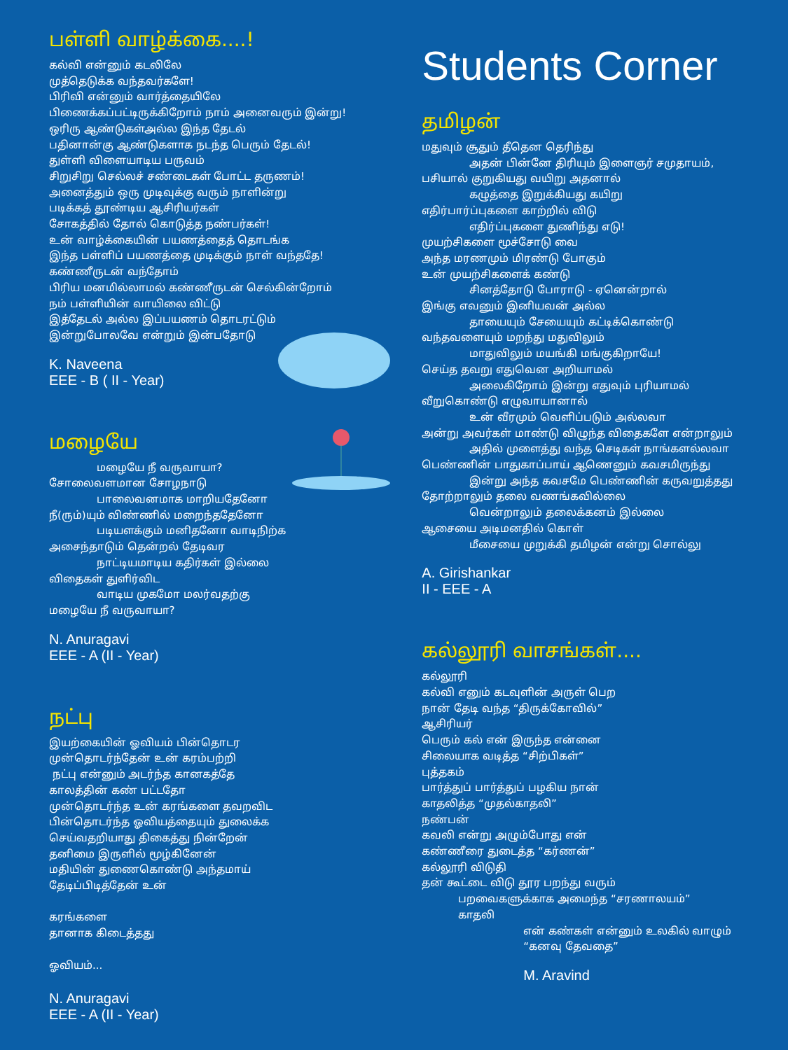பள்ளி வாழ்க்கை....!
கல்வி என்னும் கடலிலே
முத்தெடுக்க வந்தவர்களே!
பிரிவி என்னும் வார்த்தையிலே
பிணைக்கப்பட்டிருக்கிறோம் நாம் அனைவரும் இன்று!
ஒரிரு ஆண்டுகள்அல்ல இந்த தேடல்
பதினான்கு ஆண்டுகளாக நடந்த பெரும் தேடல்!
துள்ளி விளையாடிய பருவம்
சிறுசிறு செல்லச் சண்டைகள் போட்ட தருணம்!
அனைத்தும் ஒரு முடிவுக்கு வரும் நாளின்று
படிக்கத் தூண்டிய ஆசிரியர்கள்
சோகத்தில் தோல் கொடுத்த நண்பர்கள்!
உன் வாழ்க்கையின் பயணத்தைத் தொடங்க
இந்த பள்ளிப் பயணத்தை முடிக்கும் நாள் வந்ததே!
கண்ணீருடன் வந்தோம்
பிரிய மனமில்லாமல் கண்ணீருடன் செல்கின்றோம்
நம் பள்ளியின் வாயிலை விட்டு
இத்தேடல் அல்ல இப்பயணம் தொடரட்டும்
இன்றுபோலவே என்றும் இன்பதோடு
K. Naveena
EEE - B ( II - Year)
மழையே
மழையே நீ வருவாயா?
சோலைவளமான சோழநாடு
பாலைவனமாக மாறியதேனோ
நீ(ரும்)யும் விண்ணில் மறைந்ததேனோ
படியளக்கும் மனிதனோ வாடிநிற்க
அசைந்தாடும் தென்றல் தேடிவர
நாட்டியமாடிய கதிர்கள் இல்லை
விதைகள் துளிர்விட
வாடிய முகமோ மலர்வதற்கு
மழையே நீ வருவாயா?
N. Anuragavi
EEE - A (II - Year)
நட்பு
இயற்கையின் ஓவியம் பின்தொடர
முன்தொடர்ந்தேன் உன் கரம்பற்றி
நட்பு என்னும் அடர்ந்த கானகத்தே
காலத்தின் கண் பட்டதோ
முன்தொடர்ந்த உன் கரங்களை தவறவிட
பின்தொடர்ந்த ஓவியத்தையும் துலைக்க
செய்வதறியாது திகைத்து நின்றேன்
தனிமை இருளில் மூழ்கினேன்
மதியின் துணைகொண்டு அந்தமாய்
தேடிப்பிடித்தேன் உன்
கரங்களை
தானாக கிடைத்தது
ஓவியம்...
N. Anuragavi
EEE - A (II - Year)
Students Corner
தமிழன்
மதுவும் சூதும் தீதென தெரிந்து
அதன் பின்னே திரியும் இளைஞர் சமுதாயம்,
பசியால் குறுகியது வயிறு அதனால்
கழுத்தை இறுக்கியது கயிறு
எதிர்பார்ப்புகளை காற்றில் விடு
எதிர்ப்புகளை துணிந்து எடு!
முயற்சிகளை மூச்சோடு வை
அந்த மரணமும் மிரண்டு போகும்
உன் முயற்சிகளைக் கண்டு
சினத்தோடு போராடு - ஏனென்றால்
இங்கு எவனும் இனியவன் அல்ல
தாயையும் சேயையும் கட்டிக்கொண்டு
வந்தவளையும் மறந்து மதுவிலும்
மாதுவிலும் மயங்கி மங்குகிறாயே!
செய்த தவறு எதுவென அறியாமல்
அலைகிறோம் இன்று எதுவும் புரியாமல்
வீறுகொண்டு எழுவாயானால்
உன் வீரமும் வெளிப்படும் அல்லவா
அன்று அவர்கள் மாண்டு விழுந்த விதைகளே என்றாலும்
அதில் முளைத்து வந்த செடிகள் நாங்களல்லவா
பெண்ணின் பாதுகாப்பாய் ஆணெனும் கவசமிருந்து
இன்று அந்த கவசமே பெண்ணின் கருவறுத்தது
தோற்றாலும் தலை வணங்கவில்லை
வென்றாலும் தலைக்கனம் இல்லை
ஆசையை அடிமனதில் கொள்
மீசையை முறுக்கி தமிழன் என்று சொல்லு
A. Girishankar
II - EEE - A
கல்லூரி வாசங்கள்....
கல்லூரி
கல்வி எனும் கடவுளின் அருள் பெற
நான் தேடி வந்த “திருக்கோவில்”
ஆசிரியர்
பெரும் கல் என் இருந்த என்னை
சிலையாக வடித்த “சிற்பிகள்”
புத்தகம்
பார்த்துப் பார்த்துப் பழகிய நான்
காதலித்த “முதல்காதலி”
நண்பன்
கவலி என்று அழும்போது என்
கண்ணீரை துடைத்த “கர்ணன்”
கல்லூரி விடுதி
தன் கூட்டை விடு தூர பறந்து வரும்
பறவைகளுக்காக அமைந்த “சரணாலயம்”
காதலி
என் கண்கள் என்னும் உலகில் வாழும்
“கனவு தேவதை”
M. Aravind